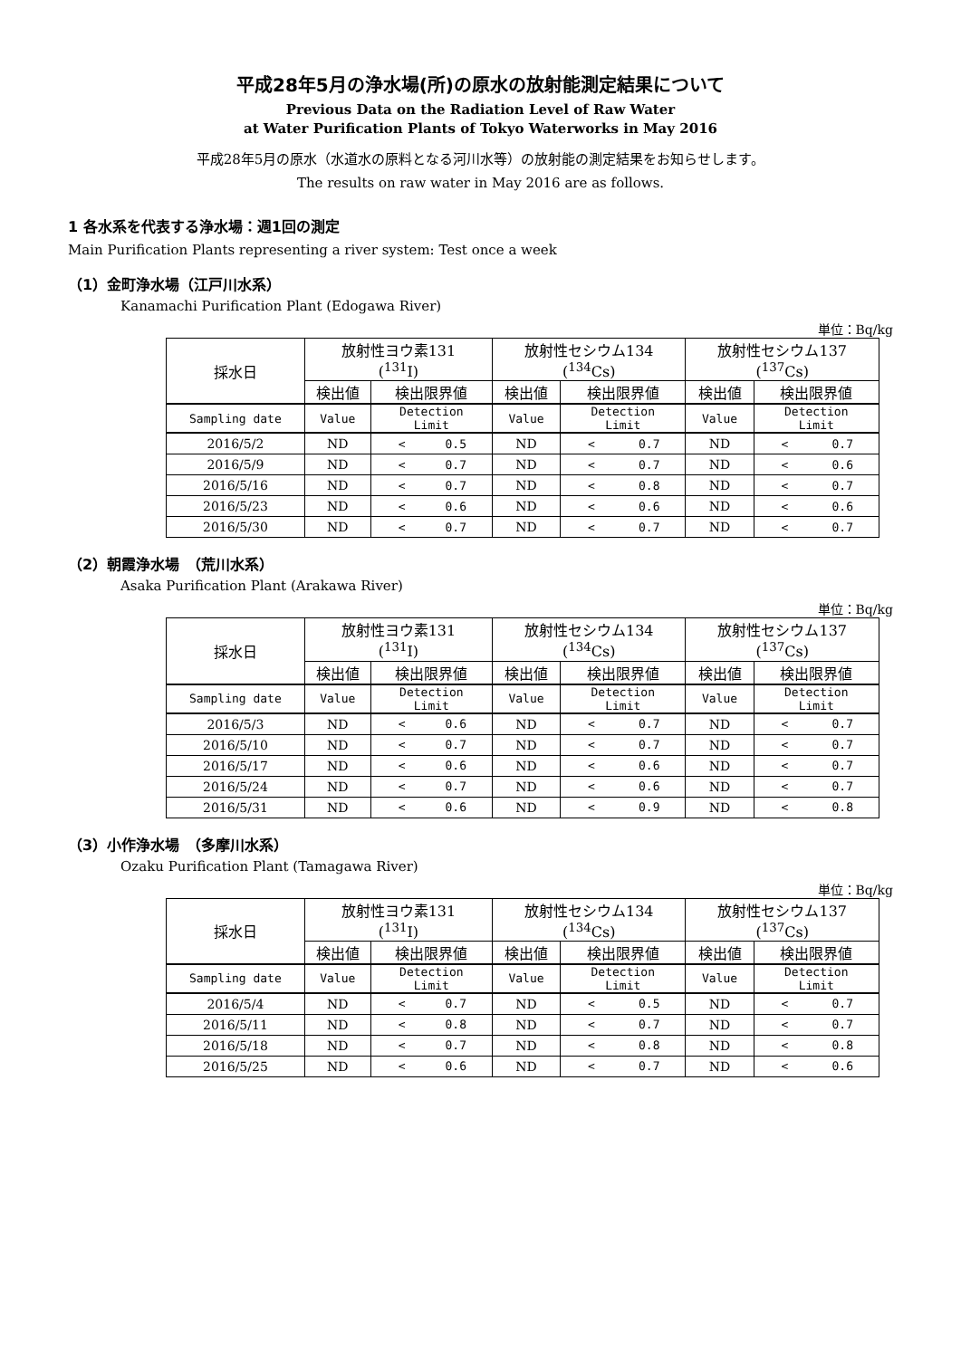平成28年5月の浄水場(所)の原水の放射能測定結果について
Previous Data on the Radiation Level of Raw Water
at Water Purification Plants of Tokyo Waterworks in May 2016
平成28年5月の原水（水道水の原料となる河川水等）の放射能の測定結果をお知らせします。
The results on raw water in May 2016 are as follows.
1 各水系を代表する浄水場：週1回の測定
Main Purification Plants representing a river system: Test once a week
（1）金町浄水場（江戸川水系）
Kanamachi Purification Plant (Edogawa River)
単位：Bq/kg
| 採水日 | 放射性ヨウ素131 (<sup>131</sup>I) | | 放射性セシウム134 (<sup>134</sup>Cs) | | 放射性セシウム137 (<sup>137</sup>Cs) | |
| --- | --- | --- | --- | --- | --- | --- |
| | 検出値 | 検出限界値 | 検出値 | 検出限界値 | 検出値 | 検出限界値 |
| Sampling date | Value | Detection Limit | Value | Detection Limit | Value | Detection Limit |
| 2016/5/2 | ND | < 0.5 | ND | < 0.7 | ND | < 0.7 |
| 2016/5/9 | ND | < 0.7 | ND | < 0.7 | ND | < 0.6 |
| 2016/5/16 | ND | < 0.7 | ND | < 0.8 | ND | < 0.7 |
| 2016/5/23 | ND | < 0.6 | ND | < 0.6 | ND | < 0.6 |
| 2016/5/30 | ND | < 0.7 | ND | < 0.7 | ND | < 0.7 |
（2）朝霞浄水場　（荒川水系）
Asaka Purification Plant (Arakawa River)
単位：Bq/kg
| 採水日 | 放射性ヨウ素131 (<sup>131</sup>I) | | 放射性セシウム134 (<sup>134</sup>Cs) | | 放射性セシウム137 (<sup>137</sup>Cs) | |
| --- | --- | --- | --- | --- | --- | --- |
| | 検出値 | 検出限界値 | 検出値 | 検出限界値 | 検出値 | 検出限界値 |
| Sampling date | Value | Detection Limit | Value | Detection Limit | Value | Detection Limit |
| 2016/5/3 | ND | < 0.6 | ND | < 0.7 | ND | < 0.7 |
| 2016/5/10 | ND | < 0.7 | ND | < 0.7 | ND | < 0.7 |
| 2016/5/17 | ND | < 0.6 | ND | < 0.6 | ND | < 0.7 |
| 2016/5/24 | ND | < 0.7 | ND | < 0.6 | ND | < 0.7 |
| 2016/5/31 | ND | < 0.6 | ND | < 0.9 | ND | < 0.8 |
（3）小作浄水場　（多摩川水系）
Ozaku Purification Plant (Tamagawa River)
単位：Bq/kg
| 採水日 | 放射性ヨウ素131 (<sup>131</sup>I) | | 放射性セシウム134 (<sup>134</sup>Cs) | | 放射性セシウム137 (<sup>137</sup>Cs) | |
| --- | --- | --- | --- | --- | --- | --- |
| | 検出値 | 検出限界値 | 検出値 | 検出限界値 | 検出値 | 検出限界値 |
| Sampling date | Value | Detection Limit | Value | Detection Limit | Value | Detection Limit |
| 2016/5/4 | ND | < 0.7 | ND | < 0.5 | ND | < 0.7 |
| 2016/5/11 | ND | < 0.8 | ND | < 0.7 | ND | < 0.7 |
| 2016/5/18 | ND | < 0.7 | ND | < 0.8 | ND | < 0.8 |
| 2016/5/25 | ND | < 0.6 | ND | < 0.7 | ND | < 0.6 |